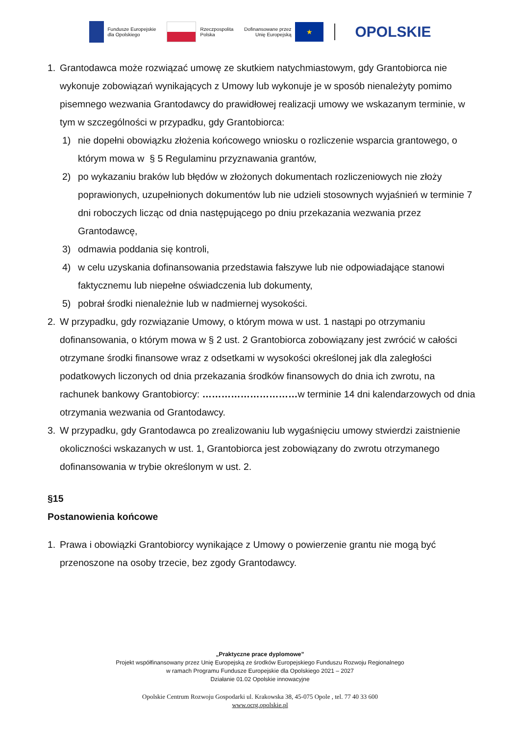Fundusze Europejskie
dla Opolskiego
Rzeczpospolita
Polska
Dofinansowane przez
Unię Europejską
★
OPOLSKIE
1. Grantodawca może rozwiązać umowę ze skutkiem natychmiastowym, gdy Grantobiorca nie wykonuje zobowiązań wynikających z Umowy lub wykonuje je w sposób nienależyty pomimo pisemnego wezwania Grantodawcy do prawidłowej realizacji umowy we wskazanym terminie, w tym w szczególności w przypadku, gdy Grantobiorca:
1) nie dopełni obowiązku złożenia końcowego wniosku o rozliczenie wsparcia grantowego, o którym mowa w § 5 Regulaminu przyznawania grantów,
2) po wykazaniu braków lub błędów w złożonych dokumentach rozliczeniowych nie złoży poprawionych, uzupełnionych dokumentów lub nie udzieli stosownych wyjaśnień w terminie 7 dni roboczych licząc od dnia następującego po dniu przekazania wezwania przez Grantodawcę,
3) odmawia poddania się kontroli,
4) w celu uzyskania dofinansowania przedstawia fałszywe lub nie odpowiadające stanowi faktycznemu lub niepełne oświadczenia lub dokumenty,
5) pobrał środki nienależnie lub w nadmiernej wysokości.
2. W przypadku, gdy rozwiązanie Umowy, o którym mowa w ust. 1 nastąpi po otrzymaniu dofinansowania, o którym mowa w § 2 ust. 2 Grantobiorca zobowiązany jest zwrócić w całości otrzymane środki finansowe wraz z odsetkami w wysokości określonej jak dla zaległości podatkowych liczonych od dnia przekazania środków finansowych do dnia ich zwrotu, na rachunek bankowy Grantobiorcy: …………………………w terminie 14 dni kalendarzowych od dnia otrzymania wezwania od Grantodawcy.
3. W przypadku, gdy Grantodawca po zrealizowaniu lub wygaśnięciu umowy stwierdzi zaistnienie okoliczności wskazanych w ust. 1, Grantobiorca jest zobowiązany do zwrotu otrzymanego dofinansowania w trybie określonym w ust. 2.
§15
Postanowienia końcowe
1. Prawa i obowiązki Grantobiorcy wynikające z Umowy o powierzenie grantu nie mogą być przenoszone na osoby trzecie, bez zgody Grantodawcy.
„Praktyczne prace dyplomowe”
Projekt współfinansowany przez Unię Europejską ze środków Europejskiego Funduszu Rozwoju Regionalnego
w ramach Programu Fundusze Europejskie dla Opolskiego 2021 – 2027
Działanie 01.02 Opolskie innowacyjne
Opolskie Centrum Rozwoju Gospodarki ul. Krakowska 38, 45-075 Opole , tel. 77 40 33 600
www.ocrg.opolskie.pl